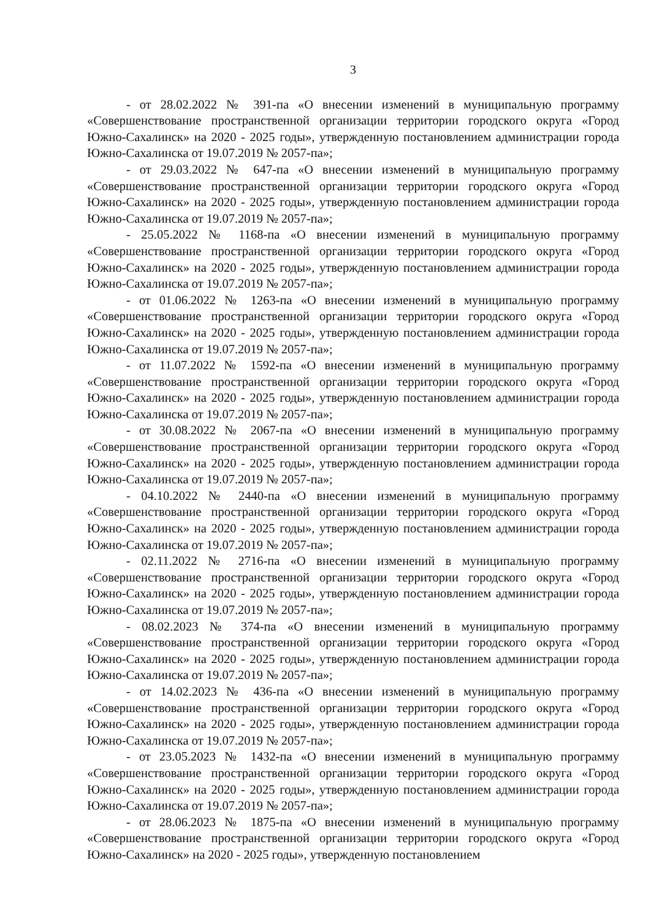3
- от 28.02.2022 № 391-па «О внесении изменений в муниципальную программу «Совершенствование пространственной организации территории городского округа «Город Южно-Сахалинск» на 2020 - 2025 годы», утвержденную постановлением администрации города Южно-Сахалинска от 19.07.2019 № 2057-па»;
- от 29.03.2022 № 647-па «О внесении изменений в муниципальную программу «Совершенствование пространственной организации территории городского округа «Город Южно-Сахалинск» на 2020 - 2025 годы», утвержденную постановлением администрации города Южно-Сахалинска от 19.07.2019 № 2057-па»;
- 25.05.2022 № 1168-па «О внесении изменений в муниципальную программу «Совершенствование пространственной организации территории городского округа «Город Южно-Сахалинск» на 2020 - 2025 годы», утвержденную постановлением администрации города Южно-Сахалинска от 19.07.2019 № 2057-па»;
- от 01.06.2022 № 1263-па «О внесении изменений в муниципальную программу «Совершенствование пространственной организации территории городского округа «Город Южно-Сахалинск» на 2020 - 2025 годы», утвержденную постановлением администрации города Южно-Сахалинска от 19.07.2019 № 2057-па»;
- от 11.07.2022 № 1592-па «О внесении изменений в муниципальную программу «Совершенствование пространственной организации территории городского округа «Город Южно-Сахалинск» на 2020 - 2025 годы», утвержденную постановлением администрации города Южно-Сахалинска от 19.07.2019 № 2057-па»;
- от 30.08.2022 № 2067-па «О внесении изменений в муниципальную программу «Совершенствование пространственной организации территории городского округа «Город Южно-Сахалинск» на 2020 - 2025 годы», утвержденную постановлением администрации города Южно-Сахалинска от 19.07.2019 № 2057-па»;
- 04.10.2022 № 2440-па «О внесении изменений в муниципальную программу «Совершенствование пространственной организации территории городского округа «Город Южно-Сахалинск» на 2020 - 2025 годы», утвержденную постановлением администрации города Южно-Сахалинска от 19.07.2019 № 2057-па»;
- 02.11.2022 № 2716-па «О внесении изменений в муниципальную программу «Совершенствование пространственной организации территории городского округа «Город Южно-Сахалинск» на 2020 - 2025 годы», утвержденную постановлением администрации города Южно-Сахалинска от 19.07.2019 № 2057-па»;
- 08.02.2023 № 374-па «О внесении изменений в муниципальную программу «Совершенствование пространственной организации территории городского округа «Город Южно-Сахалинск» на 2020 - 2025 годы», утвержденную постановлением администрации города Южно-Сахалинска от 19.07.2019 № 2057-па»;
- от 14.02.2023 № 436-па «О внесении изменений в муниципальную программу «Совершенствование пространственной организации территории городского округа «Город Южно-Сахалинск» на 2020 - 2025 годы», утвержденную постановлением администрации города Южно-Сахалинска от 19.07.2019 № 2057-па»;
- от 23.05.2023 № 1432-па «О внесении изменений в муниципальную программу «Совершенствование пространственной организации территории городского округа «Город Южно-Сахалинск» на 2020 - 2025 годы», утвержденную постановлением администрации города Южно-Сахалинска от 19.07.2019 № 2057-па»;
- от 28.06.2023 № 1875-па «О внесении изменений в муниципальную программу «Совершенствование пространственной организации территории городского округа «Город Южно-Сахалинск» на 2020 - 2025 годы», утвержденную постановлением